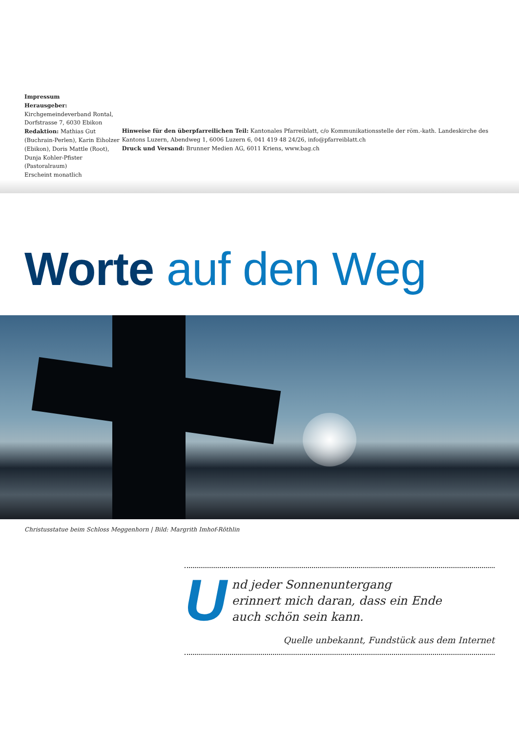Impressum
Herausgeber: Kirchgemeindeverband Rontal, Dorfstrasse 7, 6030 Ebikon
Redaktion: Mathias Gut (Buchrain-Perlen), Karin Eiholzer (Ebikon), Doris Mattle (Root), Dunja Kohler-Pfister (Pastoralraum)
Erscheint monatlich
Hinweise für den überpfarreilichen Teil: Kantonales Pfarreiblatt, c/o Kommunikationsstelle der röm.-kath. Landeskirche des Kantons Luzern, Abendweg 1, 6006 Luzern 6, 041 419 48 24/26, info@pfarreiblatt.ch
Druck und Versand: Brunner Medien AG, 6011 Kriens, www.bag.ch
Worte auf den Weg
Christusstatue beim Schloss Meggenhorn | Bild: Margrith Imhof-Röthlin
Und jeder Sonnenuntergang
erinnert mich daran, dass ein Ende
auch schön sein kann.
Quelle unbekannt, Fundstück aus dem Internet